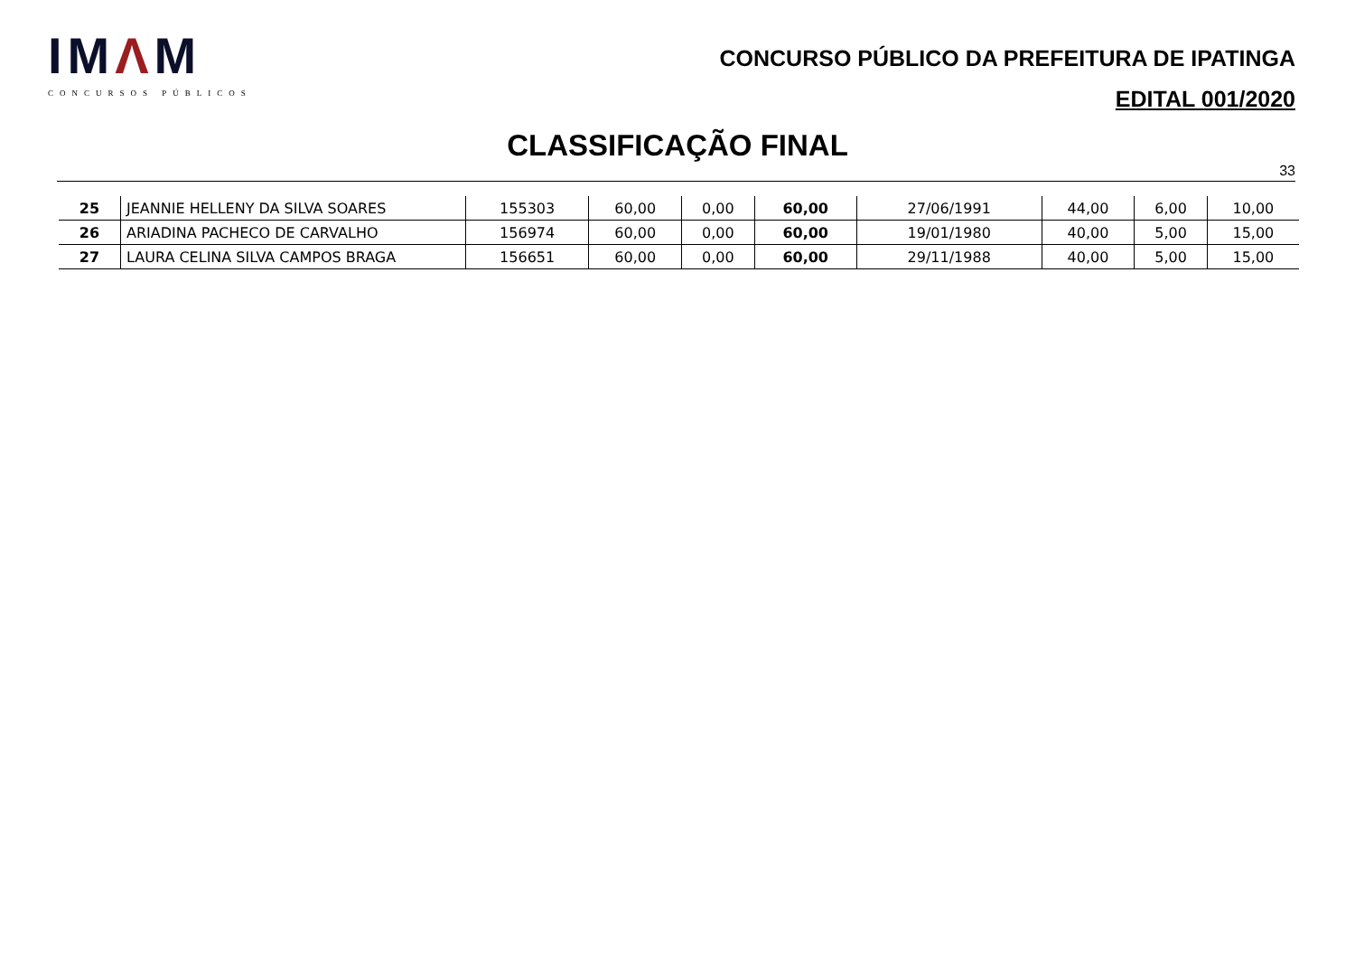IMΛM
CONCURSOS PÚBLICOS
CONCURSO PÚBLICO DA PREFEITURA DE IPATINGA
EDITAL 001/2020
CLASSIFICAÇÃO FINAL
33
| 25 | JEANNIE HELLENY DA SILVA SOARES | 155303 | 60,00 | 0,00 | 60,00 | 27/06/1991 | 44,00 | 6,00 | 10,00 |
| 26 | ARIADINA PACHECO DE CARVALHO | 156974 | 60,00 | 0,00 | 60,00 | 19/01/1980 | 40,00 | 5,00 | 15,00 |
| 27 | LAURA CELINA SILVA CAMPOS BRAGA | 156651 | 60,00 | 0,00 | 60,00 | 29/11/1988 | 40,00 | 5,00 | 15,00 |